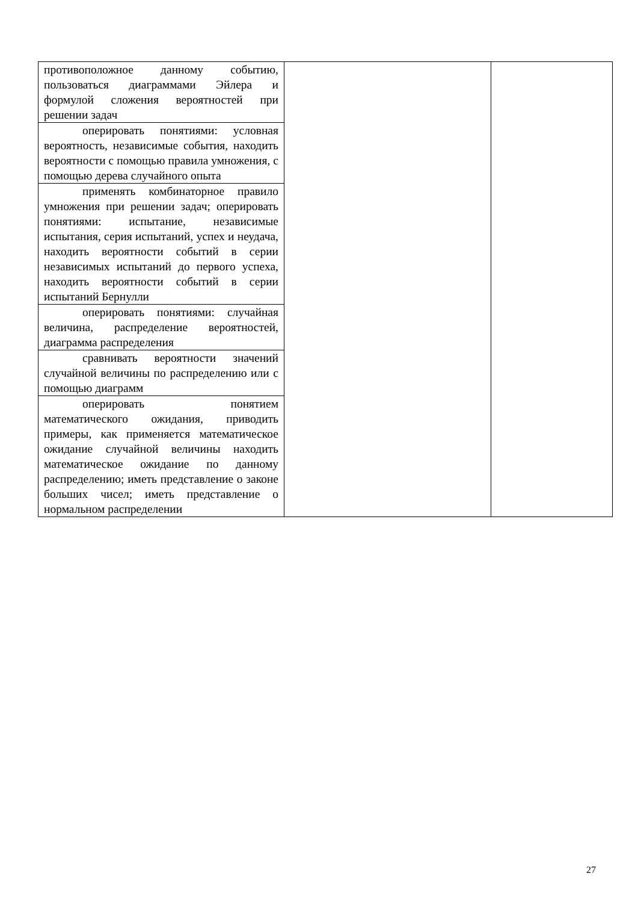| противоположное данному событию, пользоваться диаграммами Эйлера и формулой сложения вероятностей при решении задач | | |
| оперировать понятиями: условная вероятность, независимые события, находить вероятности с помощью правила умножения, с помощью дерева случайного опыта | | |
| применять комбинаторное правило умножения при решении задач; оперировать понятиями: испытание, независимые испытания, серия испытаний, успех и неудача, находить вероятности событий в серии независимых испытаний до первого успеха, находить вероятности событий в серии испытаний Бернулли | | |
| оперировать понятиями: случайная величина, распределение вероятностей, диаграмма распределения | | |
| сравнивать вероятности значений случайной величины по распределению или с помощью диаграмм | | |
| оперировать понятием математического ожидания, приводить примеры, как применяется математическое ожидание случайной величины находить математическое ожидание по данному распределению; иметь представление о законе больших чисел; иметь представление о нормальном распределении | | |
27